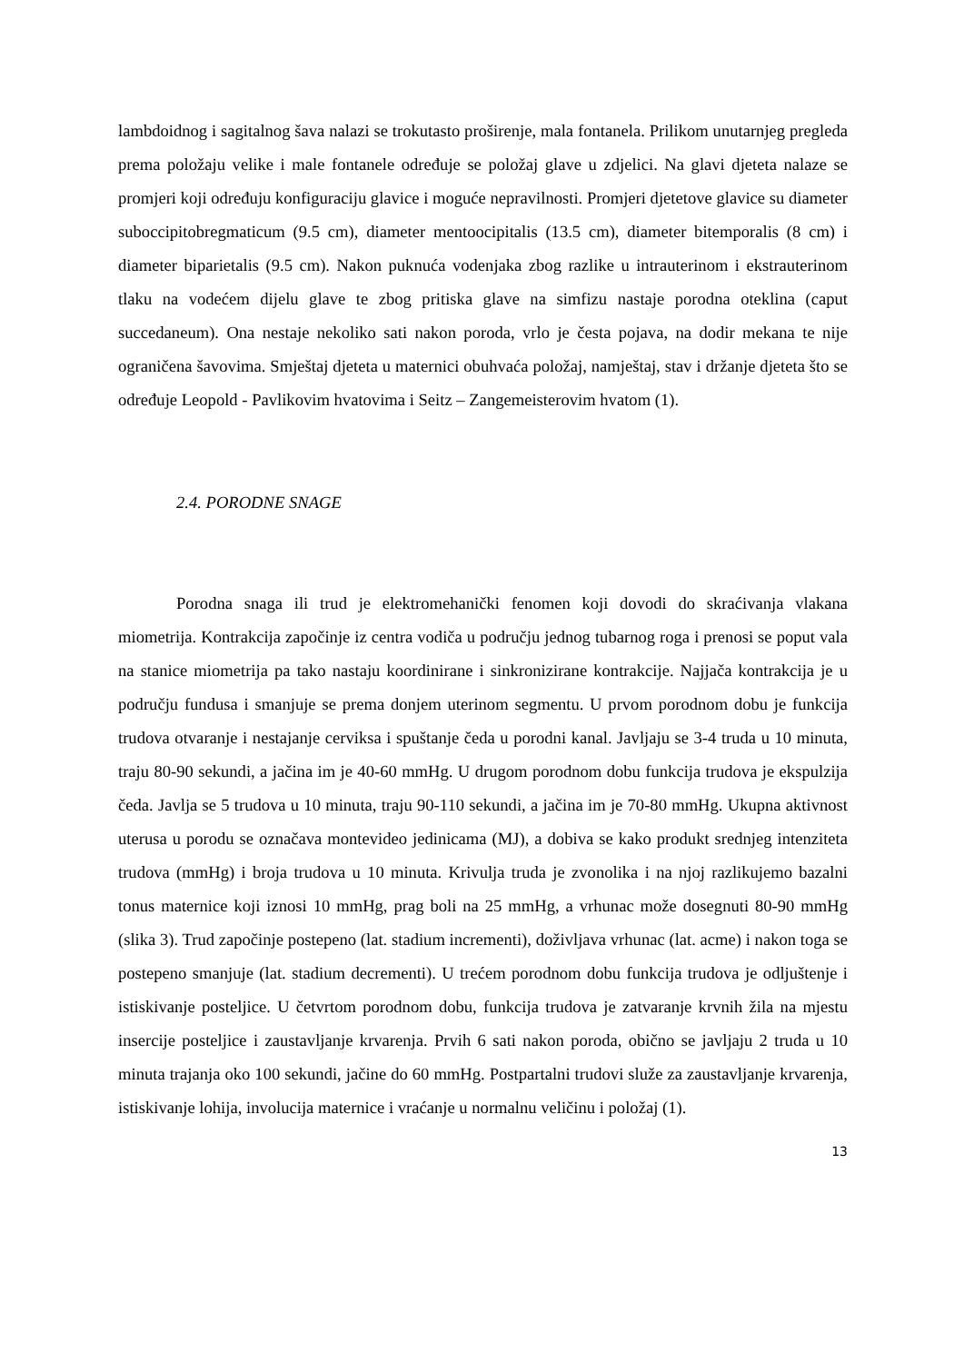lambdoidnog i sagitalnog šava nalazi se trokutasto proširenje, mala fontanela. Prilikom unutarnjeg pregleda prema položaju velike i male fontanele određuje se položaj glave u zdjelici. Na glavi djeteta nalaze se promjeri koji određuju konfiguraciju glavice i moguće nepravilnosti. Promjeri djetetove glavice su diameter suboccipitobregmaticum (9.5 cm), diameter mentoocipitalis (13.5 cm), diameter bitemporalis (8 cm) i diameter biparietalis (9.5 cm). Nakon puknuća vodenjaka zbog razlike u intrauterinom i ekstrauterinom tlaku na vodećem dijelu glave te zbog pritiska glave na simfizu nastaje porodna oteklina (caput succedaneum). Ona nestaje nekoliko sati nakon poroda, vrlo je česta pojava, na dodir mekana te nije ograničena šavovima. Smještaj djeteta u maternici obuhvaća položaj, namještaj, stav i držanje djeteta što se određuje Leopold - Pavlikovim hvatovima i Seitz – Zangemeisterovim hvatom (1).
2.4. PORODNE SNAGE
Porodna snaga ili trud je elektromehanički fenomen koji dovodi do skraćivanja vlakana miometrija. Kontrakcija započinje iz centra vodiča u području jednog tubarnog roga i prenosi se poput vala na stanice miometrija pa tako nastaju koordinirane i sinkronizirane kontrakcije. Najjača kontrakcija je u području fundusa i smanjuje se prema donjem uterinom segmentu. U prvom porodnom dobu je funkcija trudova otvaranje i nestajanje cerviksa i spuštanje čeda u porodni kanal. Javljaju se 3-4 truda u 10 minuta, traju 80-90 sekundi, a jačina im je 40-60 mmHg. U drugom porodnom dobu funkcija trudova je ekspulzija čeda. Javlja se 5 trudova u 10 minuta, traju 90-110 sekundi, a jačina im je 70-80 mmHg. Ukupna aktivnost uterusa u porodu se označava montevideo jedinicama (MJ), a dobiva se kako produkt srednjeg intenziteta trudova (mmHg) i broja trudova u 10 minuta. Krivulja truda je zvonolika i na njoj razlikujemo bazalni tonus maternice koji iznosi 10 mmHg, prag boli na 25 mmHg, a vrhunac može dosegnuti 80-90 mmHg (slika 3). Trud započinje postepeno (lat. stadium incrementi), doživljava vrhunac (lat. acme) i nakon toga se postepeno smanjuje (lat. stadium decrementi). U trećem porodnom dobu funkcija trudova je odljuštenje i istiskivanje posteljice. U četvrtom porodnom dobu, funkcija trudova je zatvaranje krvnih žila na mjestu insercije posteljice i zaustavljanje krvarenja. Prvih 6 sati nakon poroda, obično se javljaju 2 truda u 10 minuta trajanja oko 100 sekundi, jačine do 60 mmHg. Postpartalni trudovi služe za zaustavljanje krvarenja, istiskivanje lohija, involucija maternice i vraćanje u normalnu veličinu i položaj (1).
13